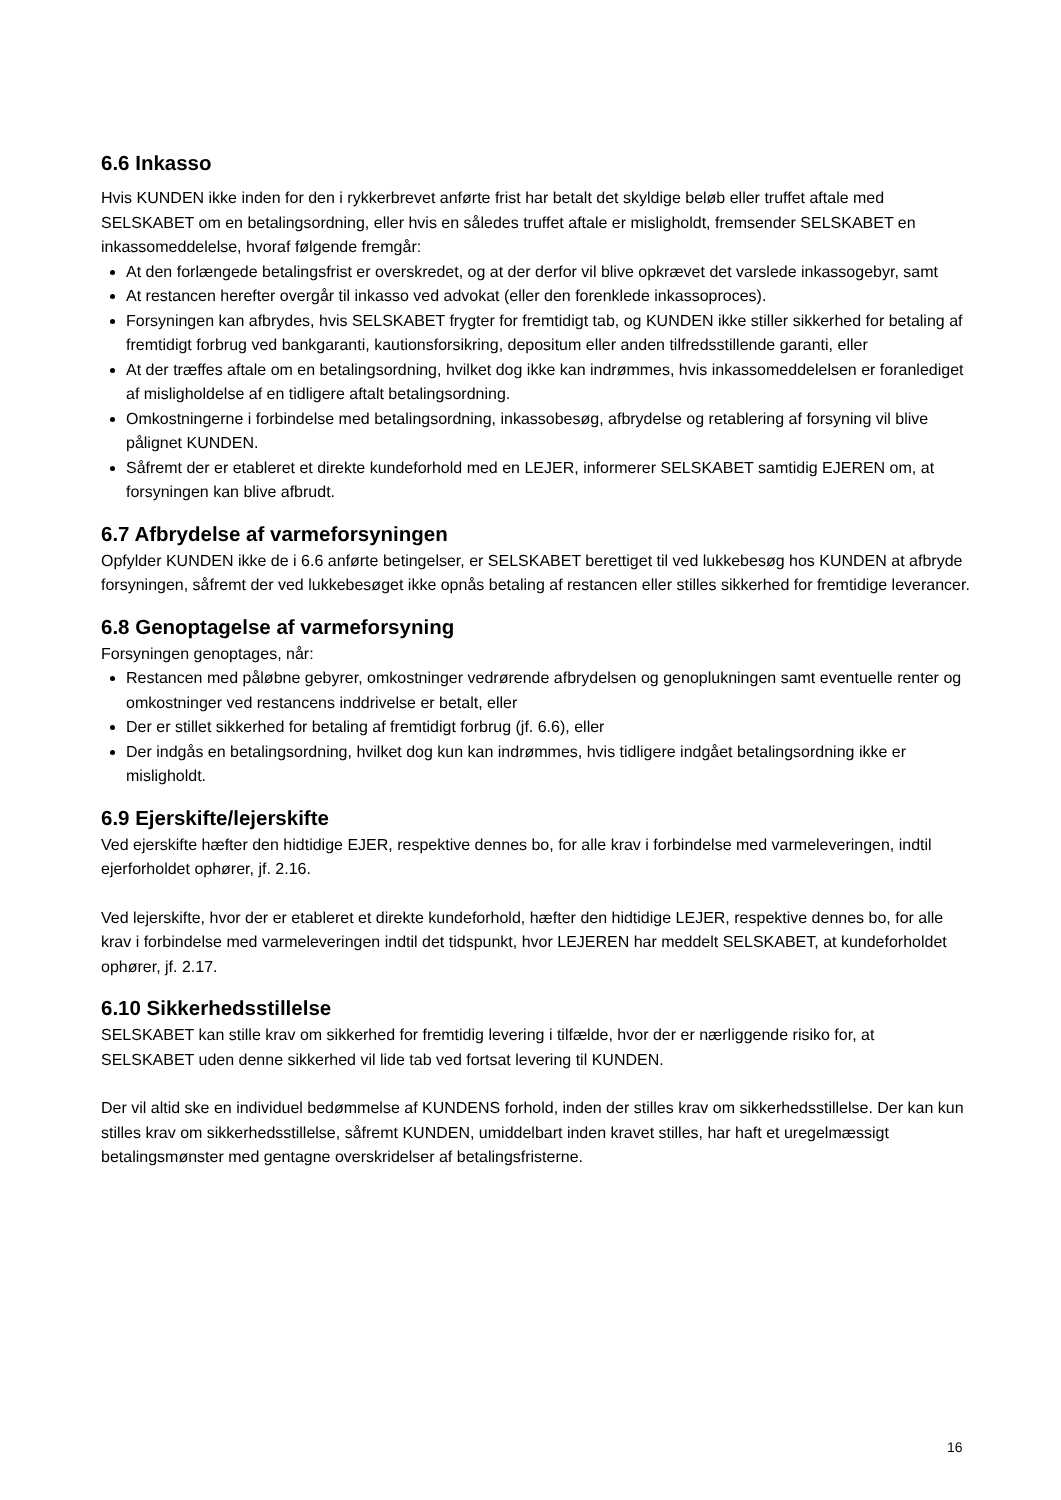6.6 Inkasso
Hvis KUNDEN ikke inden for den i rykkerbrevet anførte frist har betalt det skyldige beløb eller truffet aftale med SELSKABET om en betalingsordning, eller hvis en således truffet aftale er misligholdt, fremsender SELSKABET en inkassomeddelelse, hvoraf følgende fremgår:
At den forlængede betalingsfrist er overskredet, og at der derfor vil blive opkrævet det varslede inkassogebyr, samt
At restancen herefter overgår til inkasso ved advokat (eller den forenklede inkassoproces).
Forsyningen kan afbrydes, hvis SELSKABET frygter for fremtidigt tab, og KUNDEN ikke stiller sikkerhed for betaling af fremtidigt forbrug ved bankgaranti, kautionsforsikring, depositum eller anden tilfredsstillende garanti, eller
At der træffes aftale om en betalingsordning, hvilket dog ikke kan indrømmes, hvis inkassomeddelelsen er foranlediget af misligholdelse af en tidligere aftalt betalingsordning.
Omkostningerne i forbindelse med betalingsordning, inkassobesøg, afbrydelse og retablering af forsyning vil blive pålignet KUNDEN.
Såfremt der er etableret et direkte kundeforhold med en LEJER, informerer SELSKABET samtidig EJEREN om, at forsyningen kan blive afbrudt.
6.7 Afbrydelse af varmeforsyningen
Opfylder KUNDEN ikke de i 6.6 anførte betingelser, er SELSKABET berettiget til ved lukkebesøg hos KUNDEN at afbryde forsyningen, såfremt der ved lukkebesøget ikke opnås betaling af restancen eller stilles sikkerhed for fremtidige leverancer.
6.8 Genoptagelse af varmeforsyning
Forsyningen genoptages, når:
Restancen med påløbne gebyrer, omkostninger vedrørende afbrydelsen og genoplukningen samt eventuelle renter og omkostninger ved restancens inddrivelse er betalt, eller
Der er stillet sikkerhed for betaling af fremtidigt forbrug (jf. 6.6), eller
Der indgås en betalingsordning, hvilket dog kun kan indrømmes, hvis tidligere indgået betalingsordning ikke er misligholdt.
6.9 Ejerskifte/lejerskifte
Ved ejerskifte hæfter den hidtidige EJER, respektive dennes bo, for alle krav i forbindelse med varmeleveringen, indtil ejerforholdet ophører, jf. 2.16.
Ved lejerskifte, hvor der er etableret et direkte kundeforhold, hæfter den hidtidige LEJER, respektive dennes bo, for alle krav i forbindelse med varmeleveringen indtil det tidspunkt, hvor LEJEREN har meddelt SELSKABET, at kundeforholdet ophører, jf. 2.17.
6.10 Sikkerhedsstillelse
SELSKABET kan stille krav om sikkerhed for fremtidig levering i tilfælde, hvor der er nærliggende risiko for, at SELSKABET uden denne sikkerhed vil lide tab ved fortsat levering til KUNDEN.
Der vil altid ske en individuel bedømmelse af KUNDENS forhold, inden der stilles krav om sikkerhedsstillelse. Der kan kun stilles krav om sikkerhedsstillelse, såfremt KUNDEN, umiddelbart inden kravet stilles, har haft et uregelmæssigt betalingsmønster med gentagne overskridelser af betalingsfristerne.
16